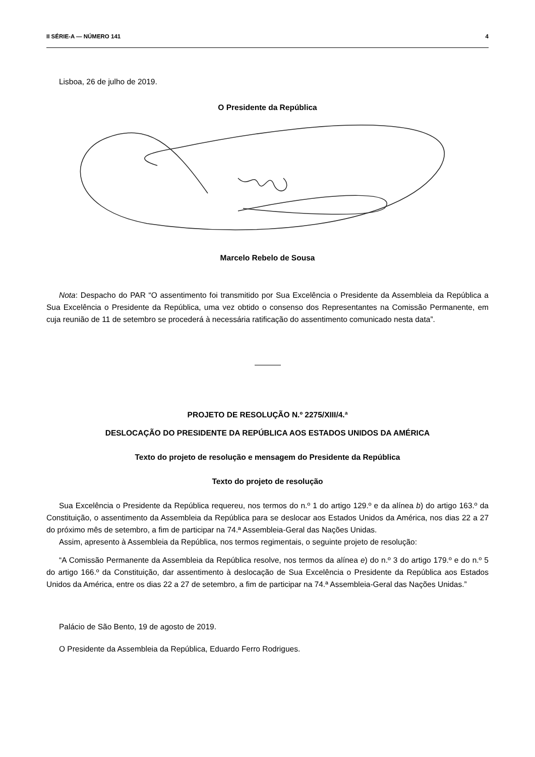II SÉRIE-A — NÚMERO 141 4
Lisboa, 26 de julho de 2019.
O Presidente da República
Marcelo Rebelo de Sousa
Nota: Despacho do PAR “O assentimento foi transmitido por Sua Excelência o Presidente da Assembleia da República a Sua Excelência o Presidente da República, uma vez obtido o consenso dos Representantes na Comissão Permanente, em cuja reunião de 11 de setembro se procederá à necessária ratificação do assentimento comunicado nesta data”.
PROJETO DE RESOLUÇÃO N.º 2275/XIII/4.ª
DESLOCAÇÃO DO PRESIDENTE DA REPÚBLICA AOS ESTADOS UNIDOS DA AMÉRICA
Texto do projeto de resolução e mensagem do Presidente da República
Texto do projeto de resolução
Sua Excelência o Presidente da República requereu, nos termos do n.º 1 do artigo 129.º e da alínea b) do artigo 163.º da Constituição, o assentimento da Assembleia da República para se deslocar aos Estados Unidos da América, nos dias 22 a 27 do próximo mês de setembro, a fim de participar na 74.ª Assembleia-Geral das Nações Unidas.
Assim, apresento à Assembleia da República, nos termos regimentais, o seguinte projeto de resolução:
“A Comissão Permanente da Assembleia da República resolve, nos termos da alínea e) do n.º 3 do artigo 179.º e do n.º 5 do artigo 166.º da Constituição, dar assentimento à deslocação de Sua Excelência o Presidente da República aos Estados Unidos da América, entre os dias 22 a 27 de setembro, a fim de participar na 74.ª Assembleia-Geral das Nações Unidas.”
Palácio de São Bento, 19 de agosto de 2019.
O Presidente da Assembleia da República, Eduardo Ferro Rodrigues.